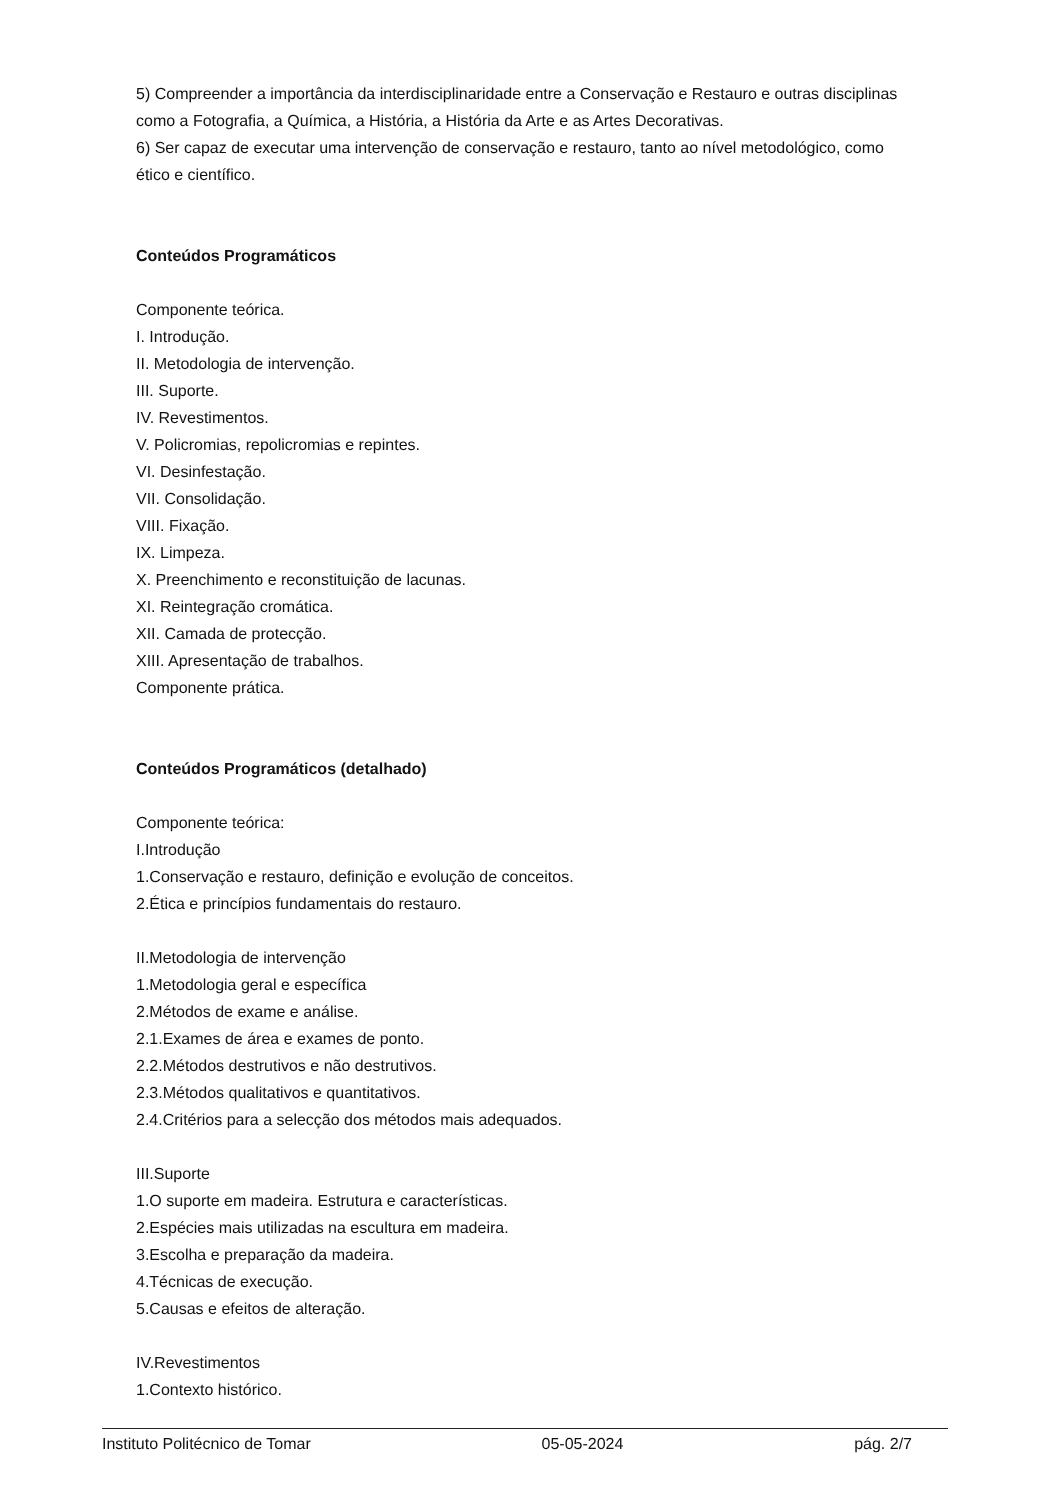5) Compreender a importância da interdisciplinaridade entre a Conservação e Restauro e outras disciplinas como a Fotografia, a Química, a História, a História da Arte e as Artes Decorativas.
6) Ser capaz de executar uma intervenção de conservação e restauro, tanto ao nível metodológico, como ético e científico.
Conteúdos Programáticos
Componente teórica.
I. Introdução.
II. Metodologia de intervenção.
III. Suporte.
IV. Revestimentos.
V. Policromias, repolicromias e repintes.
VI. Desinfestação.
VII. Consolidação.
VIII. Fixação.
IX. Limpeza.
X. Preenchimento e reconstituição de lacunas.
XI. Reintegração cromática.
XII. Camada de protecção.
XIII. Apresentação de trabalhos.
Componente prática.
Conteúdos Programáticos (detalhado)
Componente teórica:
I.Introdução
1.Conservação e restauro, definição e evolução de conceitos.
2.Ética e princípios fundamentais do restauro.
II.Metodologia de intervenção
1.Metodologia geral e específica
2.Métodos de exame e análise.
2.1.Exames de área e exames de ponto.
2.2.Métodos destrutivos e não destrutivos.
2.3.Métodos qualitativos e quantitativos.
2.4.Critérios para a selecção dos métodos mais adequados.
III.Suporte
1.O suporte em madeira. Estrutura e características.
2.Espécies mais utilizadas na escultura em madeira.
3.Escolha e preparação da madeira.
4.Técnicas de execução.
5.Causas e efeitos de alteração.
IV.Revestimentos
1.Contexto histórico.
Instituto Politécnico de Tomar 05-05-2024 pág. 2/7